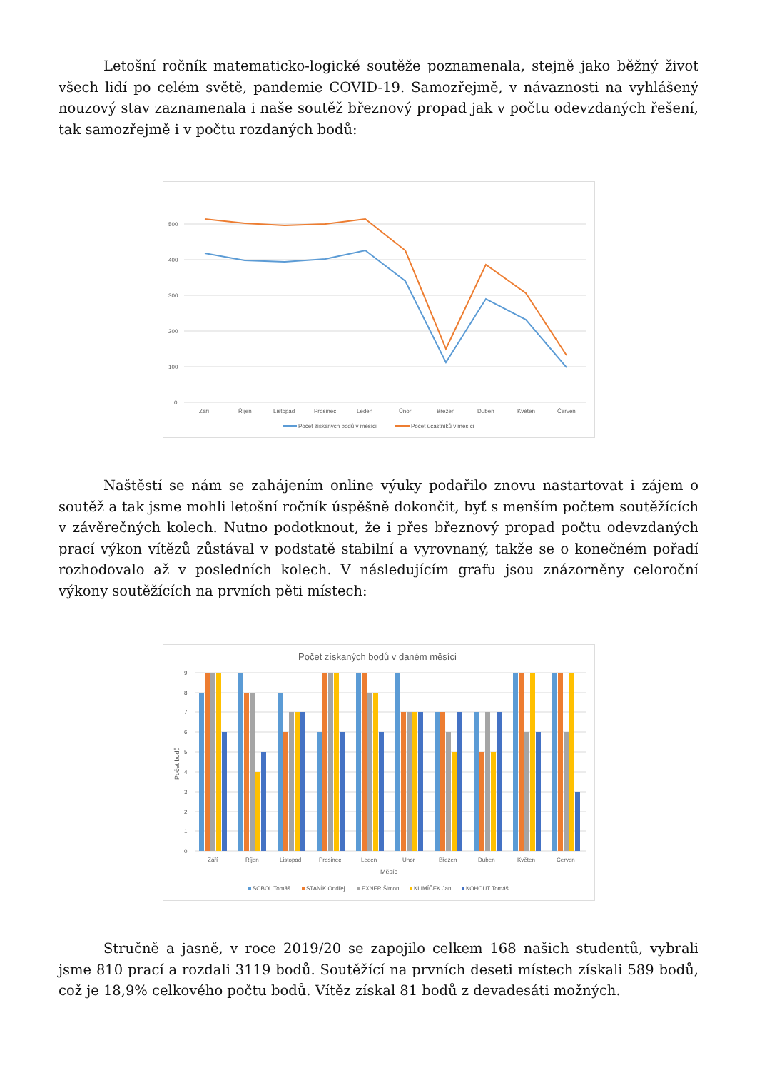Letošní ročník matematicko-logické soutěže poznamenala, stejně jako běžný život všech lidí po celém světě, pandemie COVID-19. Samozřejmě, v návaznosti na vyhlášený nouzový stav zaznamenala i naše soutěž březnový propad jak v počtu odevzdaných řešení, tak samozřejmě i v počtu rozdaných bodů:
500
400
300
200
100
0
Září
Říjen
Listopad
Prosinec
Leden
Únor
Březen
Duben
Květen
Červen
Počet získaných bodů v měsíci
Počet účastníků v měsíci
Naštěstí se nám se zahájením online výuky podařilo znovu nastartovat i zájem o soutěž a tak jsme mohli letošní ročník úspěšně dokončit, byť s menším počtem soutěžících v závěrečných kolech. Nutno podotknout, že i přes březnový propad počtu odevzdaných prací výkon vítězů zůstával v podstatě stabilní a vyrovnaný, takže se o konečném pořadí rozhodovalo až v posledních kolech. V následujícím grafu jsou znázorněny celoroční výkony soutěžících na prvních pěti místech:
Počet získaných bodů v daném měsíci
9
8
7
6
5
4
3
2
1
0
Počet bodů
Září
Říjen
Listopad
Prosinec
Leden
Únor
Březen
Duben
Květen
Červen
Měsíc
SOBOL Tomáš
STANÍK Ondřej
EXNER Šimon
KLIMÍČEK Jan
KOHOUT Tomáš
Stručně a jasně, v roce 2019/20 se zapojilo celkem 168 našich studentů, vybrali jsme 810 prací a rozdali 3119 bodů. Soutěžící na prvních deseti místech získali 589 bodů, což je 18,9% celkového počtu bodů. Vítěz získal 81 bodů z devadesáti možných.